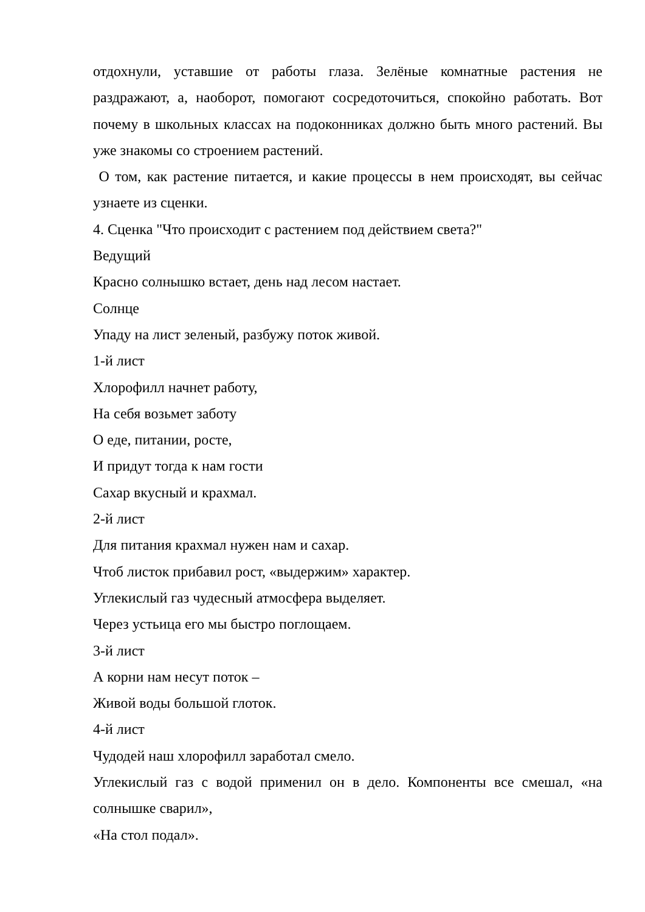отдохнули, уставшие от работы глаза. Зелёные комнатные растения не раздражают, а, наоборот, помогают сосредоточиться, спокойно работать. Вот почему в школьных классах на подоконниках должно быть много растений. Вы уже знакомы со строением растений.
О том, как растение питается, и какие процессы в нем происходят, вы сейчас узнаете из сценки.
4. Сценка "Что происходит с растением под действием света?"
Ведущий
Красно солнышко встает, день над лесом настает.
Солнце
Упаду на лист зеленый, разбужу поток живой.
1-й лист
Хлорофилл начнет работу,
На себя возьмет заботу
О еде, питании, росте,
И придут тогда к нам гости
Сахар вкусный и крахмал.
2-й лист
Для питания крахмал нужен нам и сахар.
Чтоб листок прибавил рост, «выдержим» характер.
Углекислый газ чудесный атмосфера выделяет.
Через устьица его мы быстро поглощаем.
3-й лист
А корни нам несут поток –
Живой воды большой глоток.
4-й лист
Чудодей наш хлорофилл заработал смело.
Углекислый газ с водой применил он в дело. Компоненты все смешал, «на солнышке сварил»,
«На стол подал».